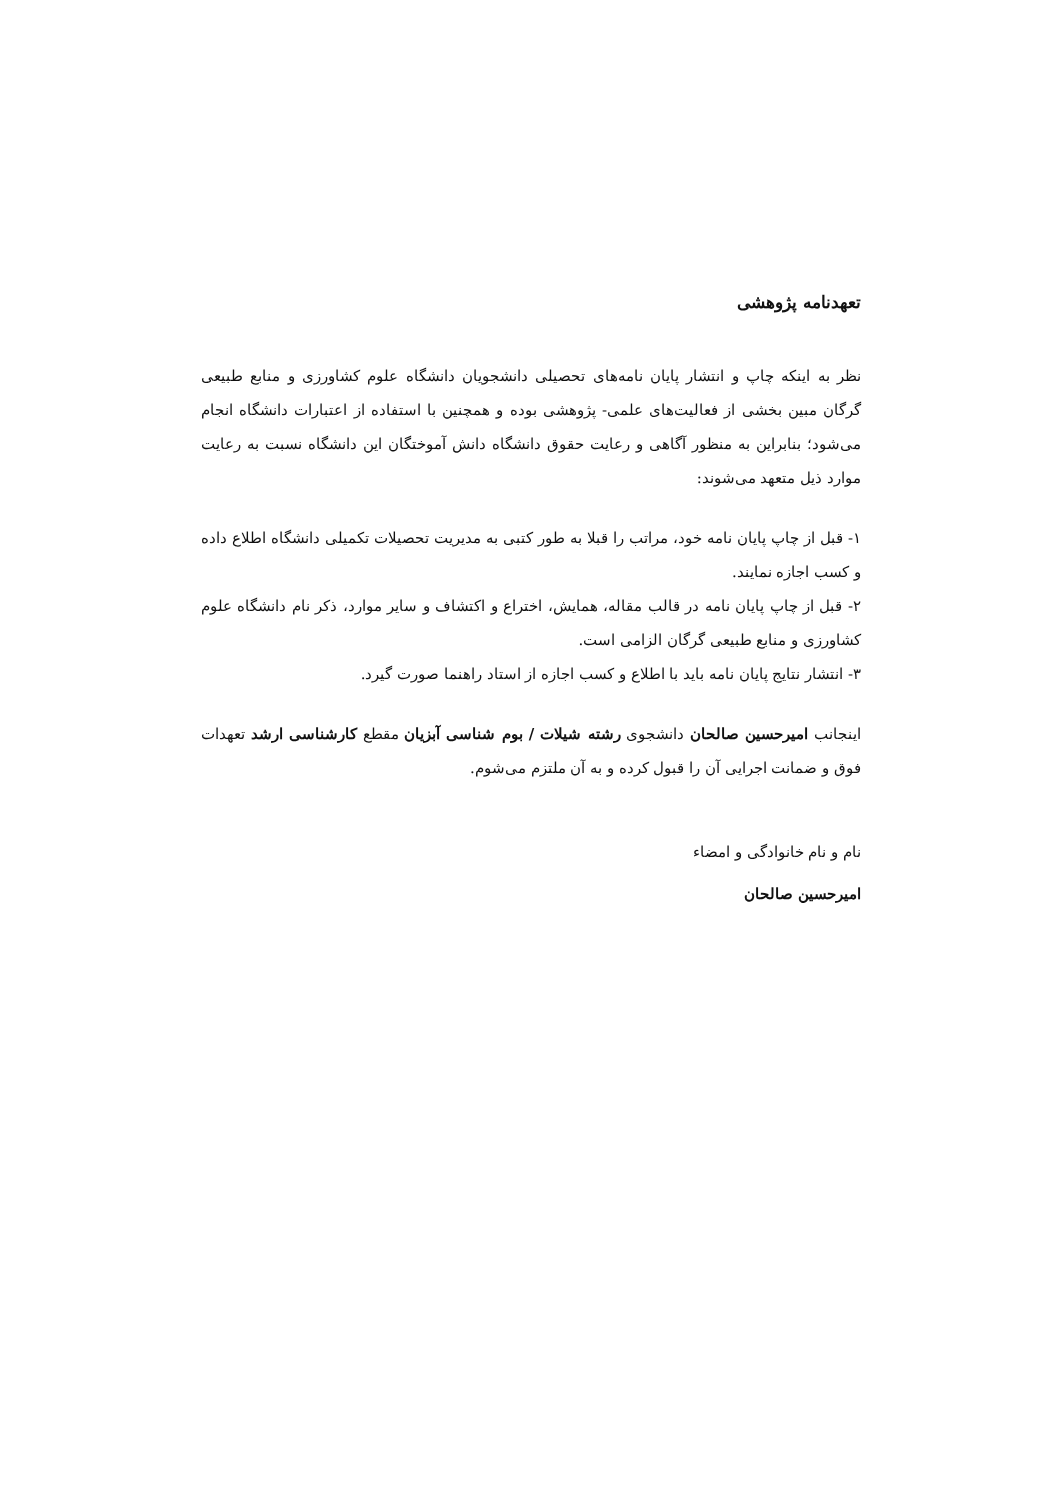تعهدنامه پژوهشی
نظر به اینکه چاپ و انتشار پایان نامه‌های تحصیلی دانشجویان دانشگاه علوم کشاورزی و منابع طبیعی گرگان مبین بخشی از فعالیت‌های علمی- پژوهشی بوده و همچنین با استفاده از اعتبارات دانشگاه انجام می‌شود؛ بنابراین به منظور آگاهی و رعایت حقوق دانشگاه دانش آموختگان این دانشگاه نسبت به رعایت موارد ذیل متعهد می‌شوند:
۱- قبل از چاپ پایان نامه خود، مراتب را قبلا به طور کتبی به مدیریت تحصیلات تکمیلی دانشگاه اطلاع داده و کسب اجازه نمایند.
۲- قبل از چاپ پایان نامه در قالب مقاله، همایش، اختراع و اکتشاف و سایر موارد، ذکر نام دانشگاه علوم کشاورزی و منابع طبیعی گرگان الزامی است.
۳- انتشار نتایج پایان نامه باید با اطلاع و کسب اجازه از استاد راهنما صورت گیرد.
اینجانب امیرحسین صالحان دانشجوی رشته شیلات / بوم شناسی آبزیان مقطع کارشناسی ارشد تعهدات فوق و ضمانت اجرایی آن را قبول کرده و به آن ملتزم می‌شوم.
نام و نام خانوادگی و امضاء
امیرحسین صالحان